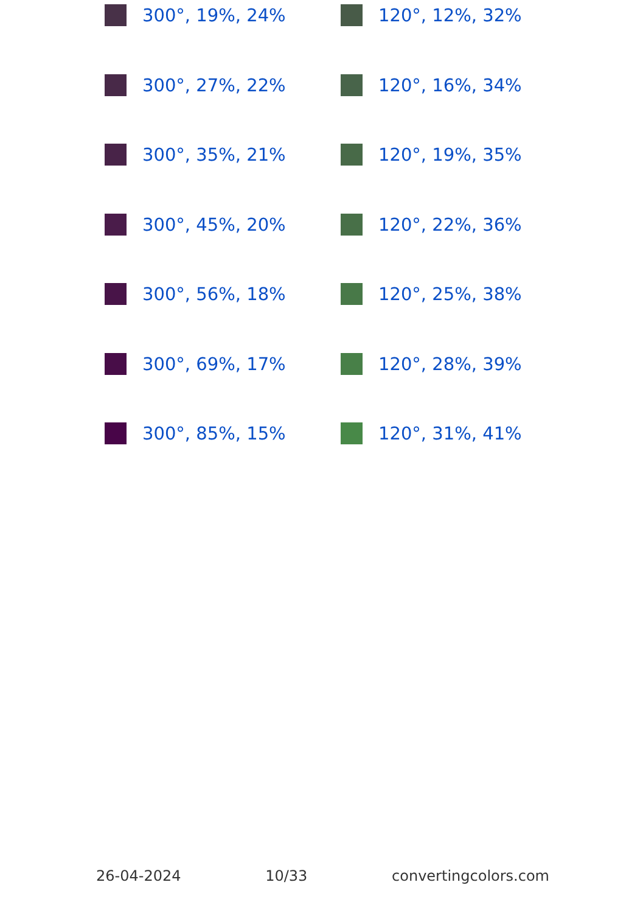300°, 19%, 24% 120°, 12%, 32%
300°, 27%, 22% 120°, 16%, 34%
300°, 35%, 21% 120°, 19%, 35%
300°, 45%, 20% 120°, 22%, 36%
300°, 56%, 18% 120°, 25%, 38%
300°, 69%, 17% 120°, 28%, 39%
300°, 85%, 15% 120°, 31%, 41%
26-04-2024 10/33 convertingcolors.com